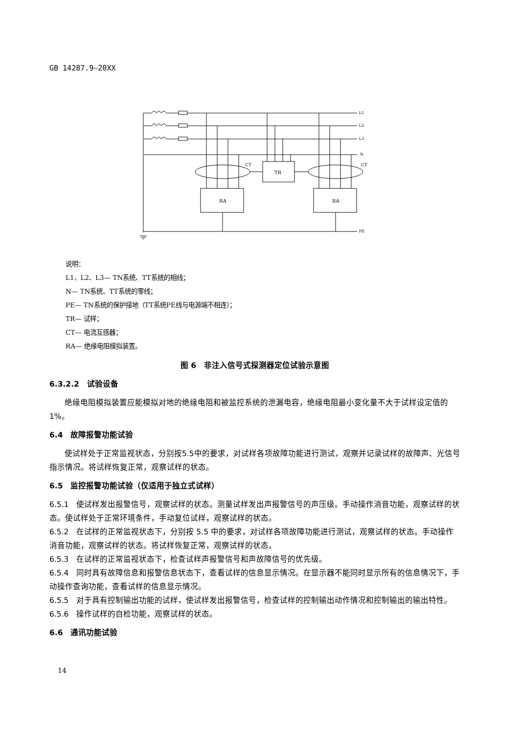GB 14287.9—20XX
L1
L2
L3
N
CT
CT
TR
RA
RA
PE
说明：
L1、L2、L3— TN系统、TT系统的相线；
N— TN系统、TT系统的零线；
PE— TN系统的保护接地（TT系统PE线与电源端不相连）；
TR— 试样；
CT— 电流互感器；
RA— 绝缘电阻模拟装置。
图 6　非注入信号式探测器定位试验示意图
6.3.2.2　试验设备
绝缘电阻模拟装置应能模拟对地的绝缘电阻和被监控系统的泄漏电容，绝缘电阻最小变化量不大于试样设定值的1%。
6.4　故障报警功能试验
使试样处于正常监视状态，分别按5.5中的要求，对试样各项故障功能进行测试，观察并记录试样的故障声、光信号指示情况。将试样恢复正常，观察试样的状态。
6.5　监控报警功能试验（仅适用于独立式试样）
6.5.1　使试样发出报警信号，观察试样的状态。测量试样发出声报警信号的声压级。手动操作消音功能，观察试样的状态。使试样处于正常环境条件，手动复位试样，观察试样的状态。
6.5.2　在试样的正常监视状态下，分别按 5.5 中的要求，对试样各项故障功能进行测试，观察试样的状态。手动操作消音功能，观察试样的状态。将试样恢复正常，观察试样的状态。
6.5.3　在试样的正常监视状态下，检查试样声报警信号和声故障信号的优先级。
6.5.4　同时具有故障信息和报警信息状态下，查看试样的信息显示情况。在显示器不能同时显示所有的信息情况下，手动操作查询功能，查看试样的信息显示情况。
6.5.5　对于具有控制输出功能的试样，使试样发出报警信号，检查试样的控制输出动作情况和控制输出的输出特性。
6.5.6　操作试样的自检功能，观察试样的状态。
6.6　通讯功能试验
14